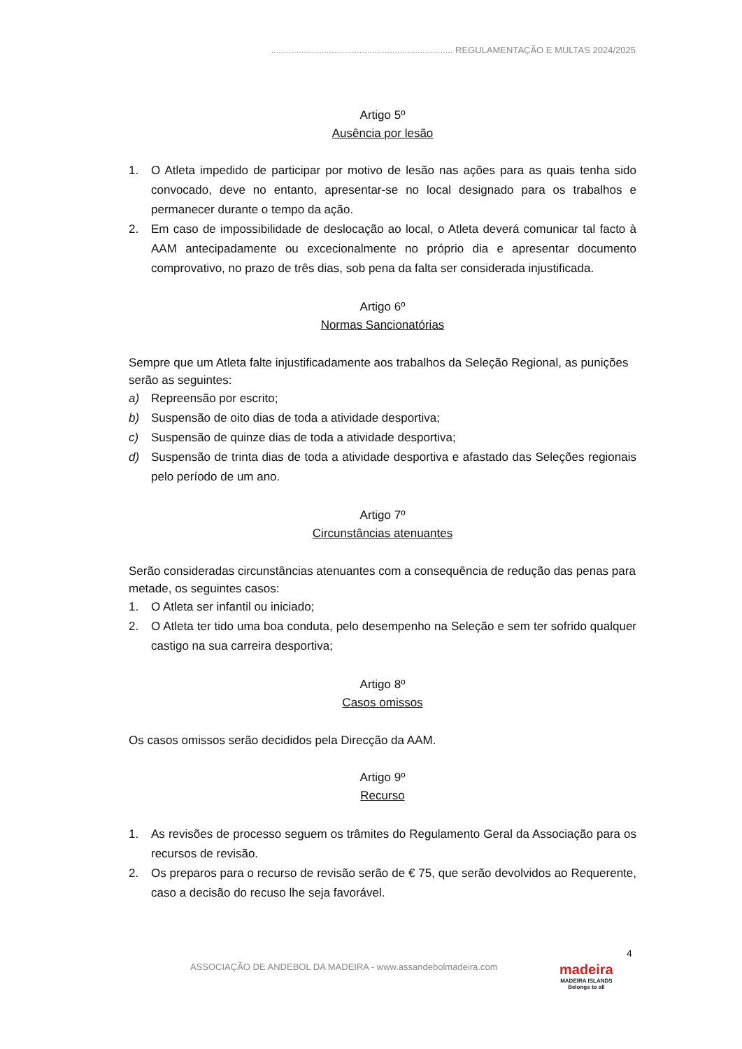........................................................................ REGULAMENTAÇÃO E MULTAS 2024/2025
Artigo 5º
Ausência por lesão
1. O Atleta impedido de participar por motivo de lesão nas ações para as quais tenha sido convocado, deve no entanto, apresentar-se no local designado para os trabalhos e permanecer durante o tempo da ação.
2. Em caso de impossibilidade de deslocação ao local, o Atleta deverá comunicar tal facto à AAM antecipadamente ou excecionalmente no próprio dia e apresentar documento comprovativo, no prazo de três dias, sob pena da falta ser considerada injustificada.
Artigo 6º
Normas Sancionatórias
Sempre que um Atleta falte injustificadamente aos trabalhos da Seleção Regional, as punições serão as seguintes:
a) Repreensão por escrito;
b) Suspensão de oito dias de toda a atividade desportiva;
c) Suspensão de quinze dias de toda a atividade desportiva;
d) Suspensão de trinta dias de toda a atividade desportiva e afastado das Seleções regionais pelo período de um ano.
Artigo 7º
Circunstâncias atenuantes
Serão consideradas circunstâncias atenuantes com a consequência de redução das penas para metade, os seguintes casos:
1. O Atleta ser infantil ou iniciado;
2. O Atleta ter tido uma boa conduta, pelo desempenho na Seleção e sem ter sofrido qualquer castigo na sua carreira desportiva;
Artigo 8º
Casos omissos
Os casos omissos serão decididos pela Direcção da AAM.
Artigo 9º
Recurso
1. As revisões de processo seguem os trâmites do Regulamento Geral da Associação para os recursos de revisão.
2. Os preparos para o recurso de revisão serão de € 75, que serão devolvidos ao Requerente, caso a decisão do recuso lhe seja favorável.
4
ASSOCIAÇÃO DE ANDEBOL DA MADEIRA - www.assandebolmadeira.com
madeira
MADEIRA ISLANDS
Belongs to all